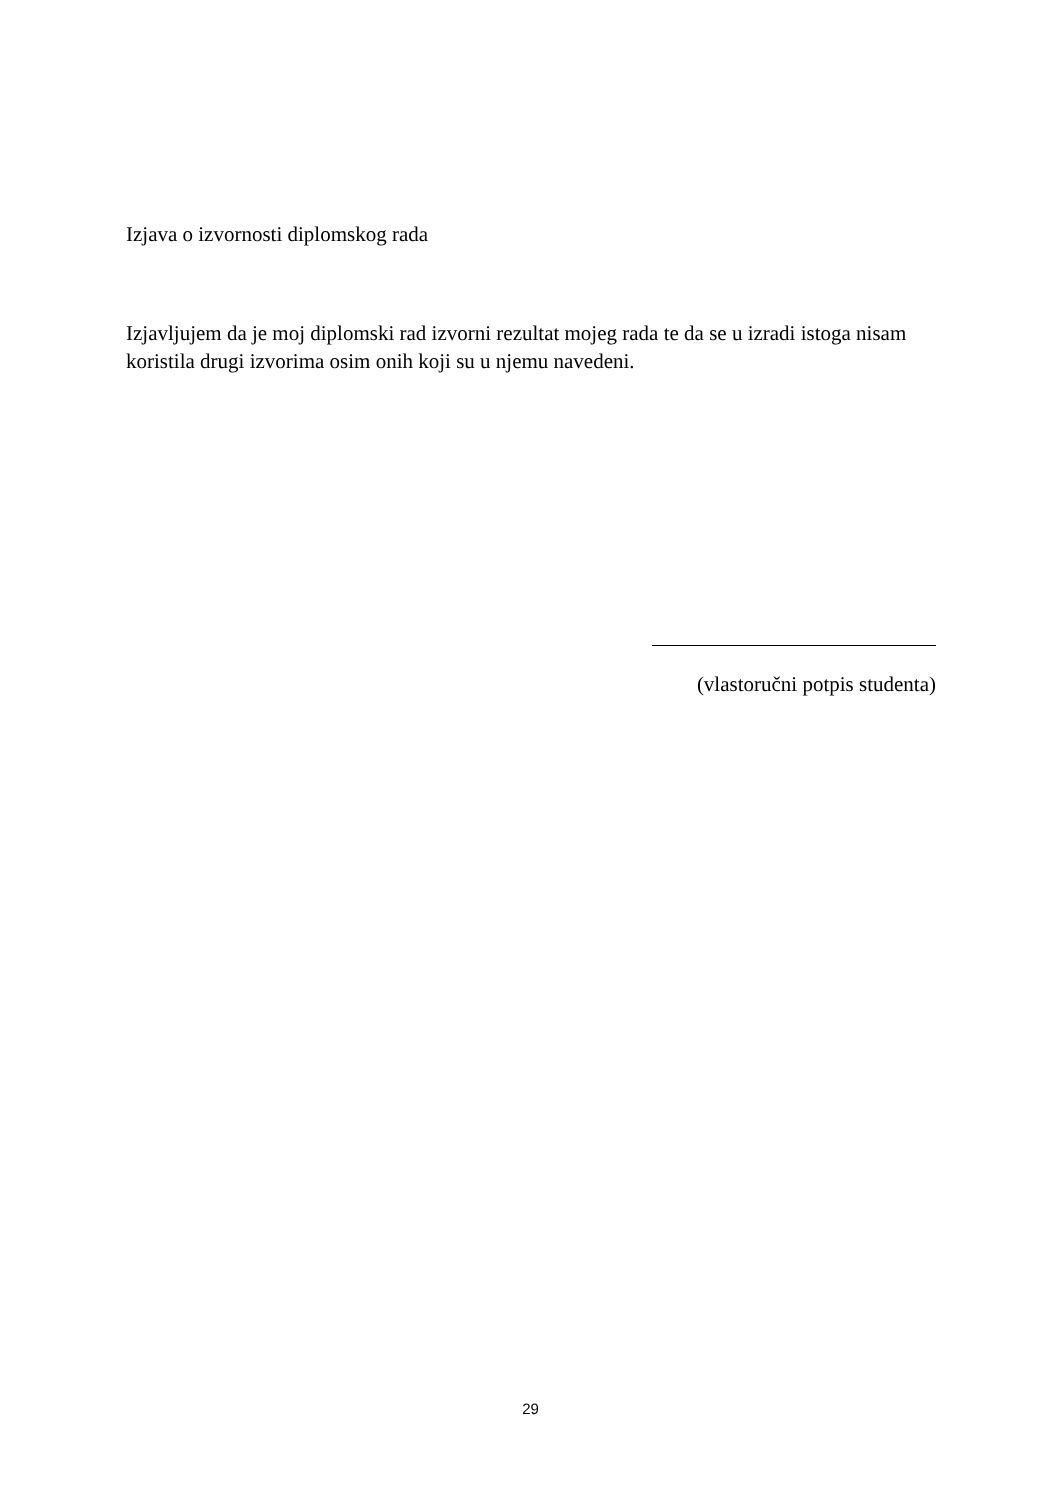Izjava o izvornosti diplomskog rada
Izjavljujem da je moj diplomski rad izvorni rezultat mojeg rada te da se u izradi istoga nisam koristila drugi izvorima osim onih koji su u njemu navedeni.
(vlastoručni potpis studenta)
29